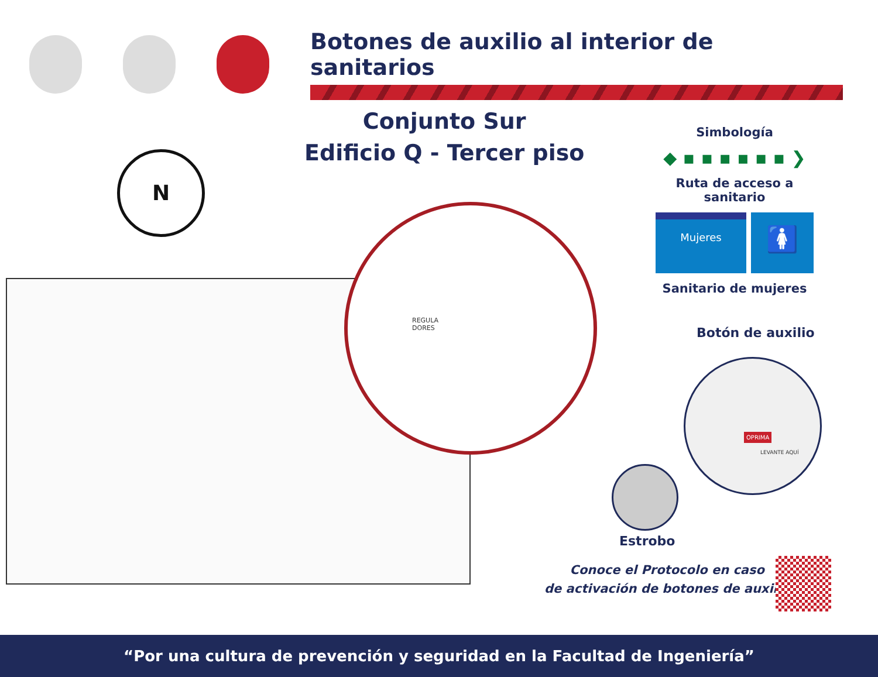Botones de auxilio al interior de sanitarios
Conjunto Sur
Edificio Q - Tercer piso
N
Simbología
◆ ▪ ▪ ▪ ▪ ▪ ▪ ❯
Ruta de acceso a sanitario
Mujeres
🚺
Sanitario de mujeres
REGULA
DORES
Botón de auxilio
OPRIMA
LEVANTE AQUÍ
Estrobo
Conoce el Protocolo en caso
de activación de botones de auxilio
“Por una cultura de prevención y seguridad en la Facultad de Ingeniería”